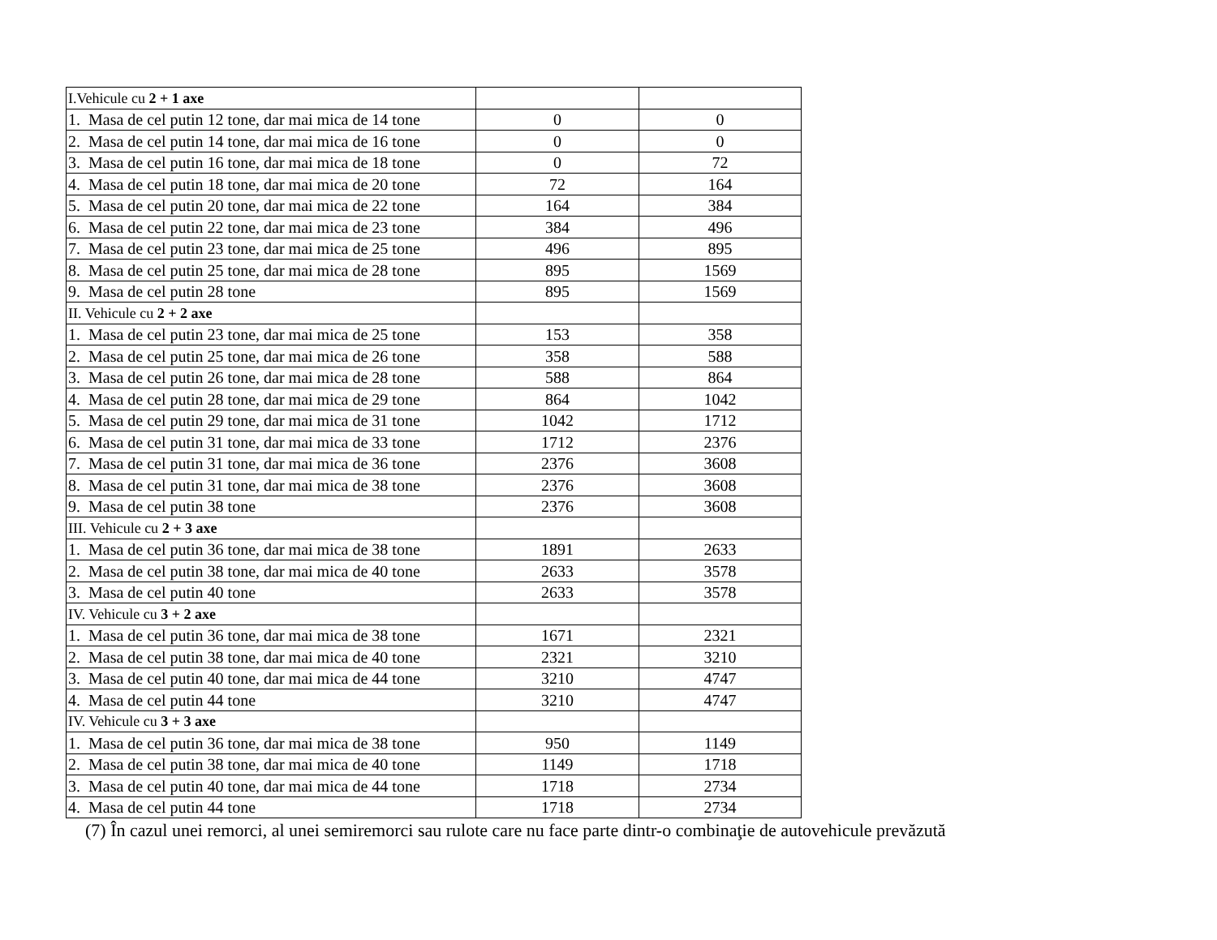| I.Vehicule cu 2 + 1 axe | | |
| 1. Masa de cel putin 12 tone, dar mai mica de 14 tone | 0 | 0 |
| 2. Masa de cel putin 14 tone, dar mai mica de 16 tone | 0 | 0 |
| 3. Masa de cel putin 16 tone, dar mai mica de 18 tone | 0 | 72 |
| 4. Masa de cel putin 18 tone, dar mai mica de 20 tone | 72 | 164 |
| 5. Masa de cel putin 20 tone, dar mai mica de 22 tone | 164 | 384 |
| 6. Masa de cel putin 22 tone, dar mai mica de 23 tone | 384 | 496 |
| 7. Masa de cel putin 23 tone, dar mai mica de 25 tone | 496 | 895 |
| 8. Masa de cel putin 25 tone, dar mai mica de 28 tone | 895 | 1569 |
| 9. Masa de cel putin 28 tone | 895 | 1569 |
| II. Vehicule cu 2 + 2 axe | | |
| 1. Masa de cel putin 23 tone, dar mai mica de 25 tone | 153 | 358 |
| 2. Masa de cel putin 25 tone, dar mai mica de 26 tone | 358 | 588 |
| 3. Masa de cel putin 26 tone, dar mai mica de 28 tone | 588 | 864 |
| 4. Masa de cel putin 28 tone, dar mai mica de 29 tone | 864 | 1042 |
| 5. Masa de cel putin 29 tone, dar mai mica de 31 tone | 1042 | 1712 |
| 6. Masa de cel putin 31 tone, dar mai mica de 33 tone | 1712 | 2376 |
| 7. Masa de cel putin 31 tone, dar mai mica de 36 tone | 2376 | 3608 |
| 8. Masa de cel putin 31 tone, dar mai mica de 38 tone | 2376 | 3608 |
| 9. Masa de cel putin 38 tone | 2376 | 3608 |
| III. Vehicule cu 2 + 3 axe | | |
| 1. Masa de cel putin 36 tone, dar mai mica de 38 tone | 1891 | 2633 |
| 2. Masa de cel putin 38 tone, dar mai mica de 40 tone | 2633 | 3578 |
| 3. Masa de cel putin 40 tone | 2633 | 3578 |
| IV. Vehicule cu 3 + 2 axe | | |
| 1. Masa de cel putin 36 tone, dar mai mica de 38 tone | 1671 | 2321 |
| 2. Masa de cel putin 38 tone, dar mai mica de 40 tone | 2321 | 3210 |
| 3. Masa de cel putin 40 tone, dar mai mica de 44 tone | 3210 | 4747 |
| 4. Masa de cel putin 44 tone | 3210 | 4747 |
| IV. Vehicule cu 3 + 3 axe | | |
| 1. Masa de cel putin 36 tone, dar mai mica de 38 tone | 950 | 1149 |
| 2. Masa de cel putin 38 tone, dar mai mica de 40 tone | 1149 | 1718 |
| 3. Masa de cel putin 40 tone, dar mai mica de 44 tone | 1718 | 2734 |
| 4. Masa de cel putin 44 tone | 1718 | 2734 |
(7) În cazul unei remorci, al unei semiremorci sau rulote care nu face parte dintr-o combinaţie de autovehicule prevăzută